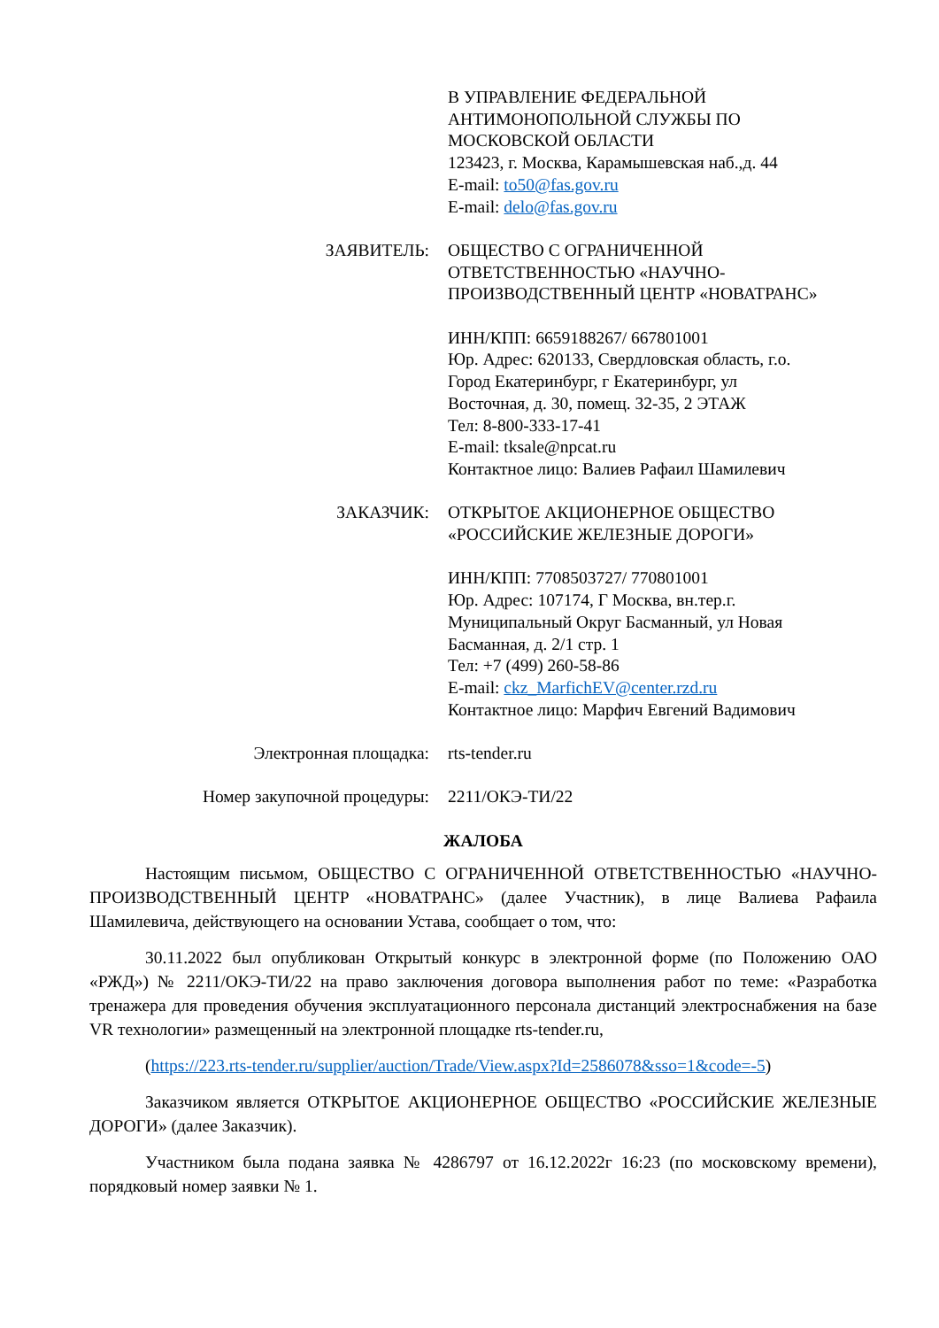В УПРАВЛЕНИЕ ФЕДЕРАЛЬНОЙ
АНТИМОНОПОЛЬНОЙ СЛУЖБЫ ПО
МОСКОВСКОЙ ОБЛАСТИ
123423, г. Москва, Карамышевская наб.,д. 44
E-mail: to50@fas.gov.ru
E-mail: delo@fas.gov.ru
ЗАЯВИТЕЛЬ: ОБЩЕСТВО С ОГРАНИЧЕННОЙ
ОТВЕТСТВЕННОСТЬЮ «НАУЧНО-
ПРОИЗВОДСТВЕННЫЙ ЦЕНТР «НОВАТРАНС»
ИНН/КПП: 6659188267/ 667801001
Юр. Адрес: 620133, Свердловская область, г.о.
Город Екатеринбург, г Екатеринбург, ул
Восточная, д. 30, помещ. 32-35, 2 ЭТАЖ
Тел: 8-800-333-17-41
E-mail: tksale@npcat.ru
Контактное лицо: Валиев Рафаил Шамилевич
ЗАКАЗЧИК: ОТКРЫТОЕ АКЦИОНЕРНОЕ ОБЩЕСТВО
«РОССИЙСКИЕ ЖЕЛЕЗНЫЕ ДОРОГИ»
ИНН/КПП: 7708503727/ 770801001
Юр. Адрес: 107174, Г Москва, вн.тер.г.
Муниципальный Округ Басманный, ул Новая
Басманная, д. 2/1 стр. 1
Тел: +7 (499) 260-58-86
E-mail: ckz_MarfichEV@center.rzd.ru
Контактное лицо: Марфич Евгений Вадимович
Электронная площадка: rts-tender.ru
Номер закупочной процедуры: 2211/ОКЭ-ТИ/22
ЖАЛОБА
Настоящим письмом, ОБЩЕСТВО С ОГРАНИЧЕННОЙ ОТВЕТСТВЕННОСТЬЮ «НАУЧНО-ПРОИЗВОДСТВЕННЫЙ ЦЕНТР «НОВАТРАНС» (далее Участник), в лице Валиева Рафаила Шамилевича, действующего на основании Устава, сообщает о том, что:
30.11.2022 был опубликован Открытый конкурс в электронной форме (по Положению ОАО «РЖД») № 2211/ОКЭ-ТИ/22 на право заключения договора выполнения работ по теме: «Разработка тренажера для проведения обучения эксплуатационного персонала дистанций электроснабжения на базе VR технологии» размещенный на электронной площадке rts-tender.ru,
(https://223.rts-tender.ru/supplier/auction/Trade/View.aspx?Id=2586078&sso=1&code=-5)
Заказчиком является ОТКРЫТОЕ АКЦИОНЕРНОЕ ОБЩЕСТВО «РОССИЙСКИЕ ЖЕЛЕЗНЫЕ ДОРОГИ» (далее Заказчик).
Участником была подана заявка № 4286797 от 16.12.2022г 16:23 (по московскому времени), порядковый номер заявки № 1.